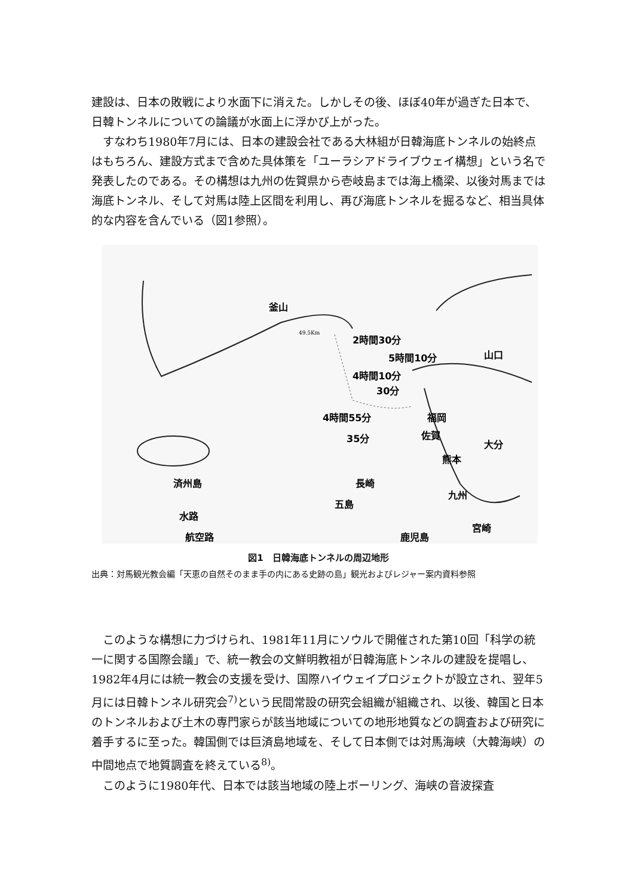建設は、日本の敗戦により水面下に消えた。しかしその後、ほぼ40年が過ぎた日本で、日韓トンネルについての論議が水面上に浮かび上がった。
すなわち1980年7月には、日本の建設会社である大林組が日韓海底トンネルの始終点はもちろん、建設方式まで含めた具体策を「ユーラシアドライブウェイ構想」という名で発表したのである。その構想は九州の佐賀県から壱岐島までは海上橋梁、以後対馬までは海底トンネル、そして対馬は陸上区間を利用し、再び海底トンネルを掘るなど、相当具体的な内容を含んでいる（図1参照）。
釜山
2時間30分
5時間10分
4時間10分
30分
4時間55分
35分
49.5Km
山口
福岡
佐賀
大分
熊本
済州島
長崎
五島
九州
水路
航空路
宮崎
鹿児島
図1　日韓海底トンネルの周辺地形
出典：対馬観光教会編「天恵の自然そのまま手の内にある史跡の島」観光およびレジャー案内資料参照
このような構想に力づけられ、1981年11月にソウルで開催された第10回「科学の統一に関する国際会議」で、統一教会の文鮮明教祖が日韓海底トンネルの建設を提唱し、1982年4月には統一教会の支援を受け、国際ハイウェイプロジェクトが設立され、翌年5月には日韓トンネル研究会<sup>7)</sup>という民間常設の研究会組織が組織され、以後、韓国と日本のトンネルおよび土木の専門家らが該当地域についての地形地質などの調査および研究に着手するに至った。韓国側では巨済島地域を、そして日本側では対馬海峡（大韓海峡）の中間地点で地質調査を終えている<sup>8)</sup>。
このように1980年代、日本では該当地域の陸上ボーリング、海峡の音波探査